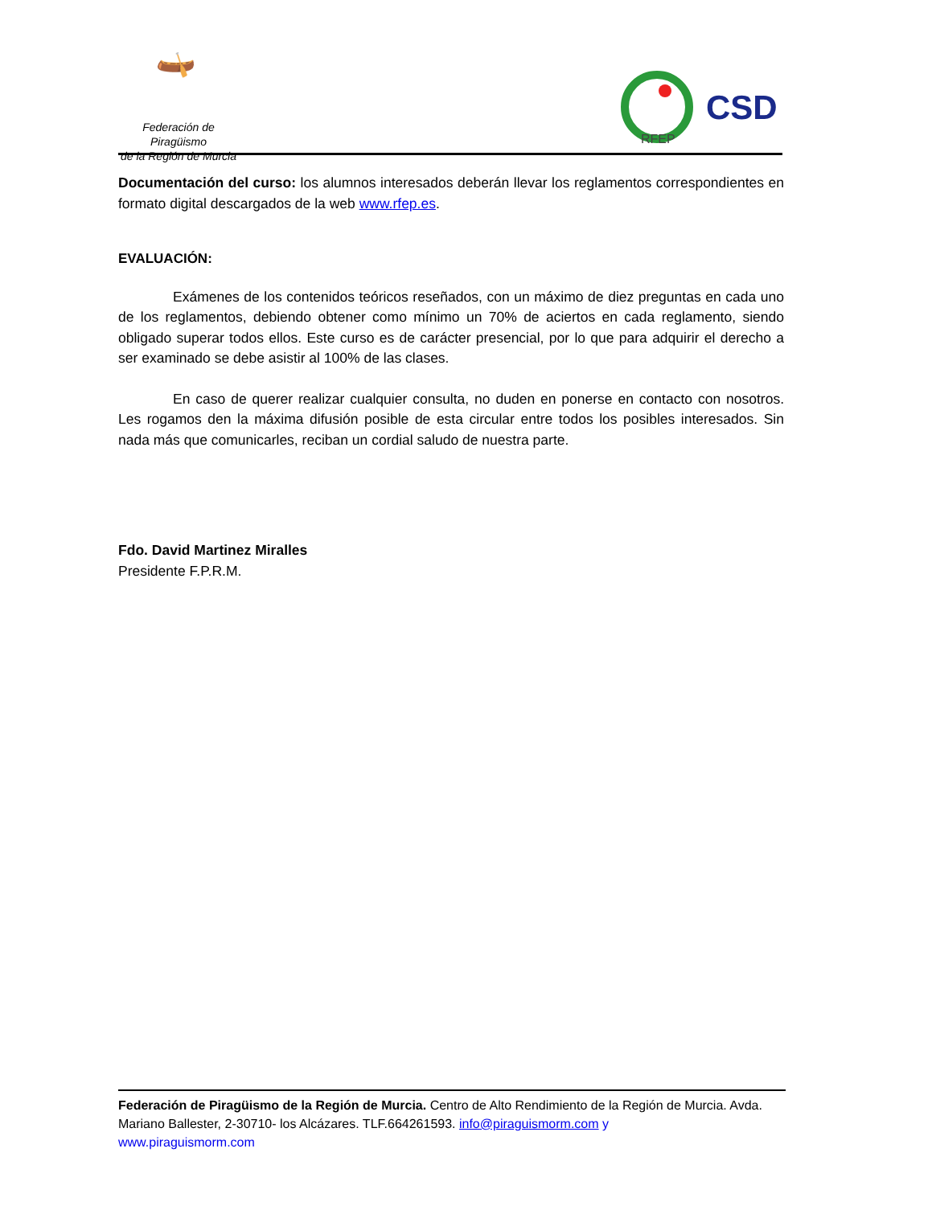🛶
Federación de Piragüismo
de la Región de Murcia
RFEP
CSD
Documentación del curso: los alumnos interesados deberán llevar los reglamentos correspondientes en formato digital descargados de la web www.rfep.es.
EVALUACIÓN:
Exámenes de los contenidos teóricos reseñados, con un máximo de diez preguntas en cada uno de los reglamentos, debiendo obtener como mínimo un 70% de aciertos en cada reglamento, siendo obligado superar todos ellos. Este curso es de carácter presencial, por lo que para adquirir el derecho a ser examinado se debe asistir al 100% de las clases.
En caso de querer realizar cualquier consulta, no duden en ponerse en contacto con nosotros. Les rogamos den la máxima difusión posible de esta circular entre todos los posibles interesados. Sin nada más que comunicarles, reciban un cordial saludo de nuestra parte.
Fdo. David Martinez Miralles
Presidente F.P.R.M.
Federación de Piragüismo de la Región de Murcia. Centro de Alto Rendimiento de la Región de Murcia. Avda. Mariano Ballester, 2-30710- los Alcázares. TLF.664261593. info@piraguismorm.com y
www.piraguismorm.com